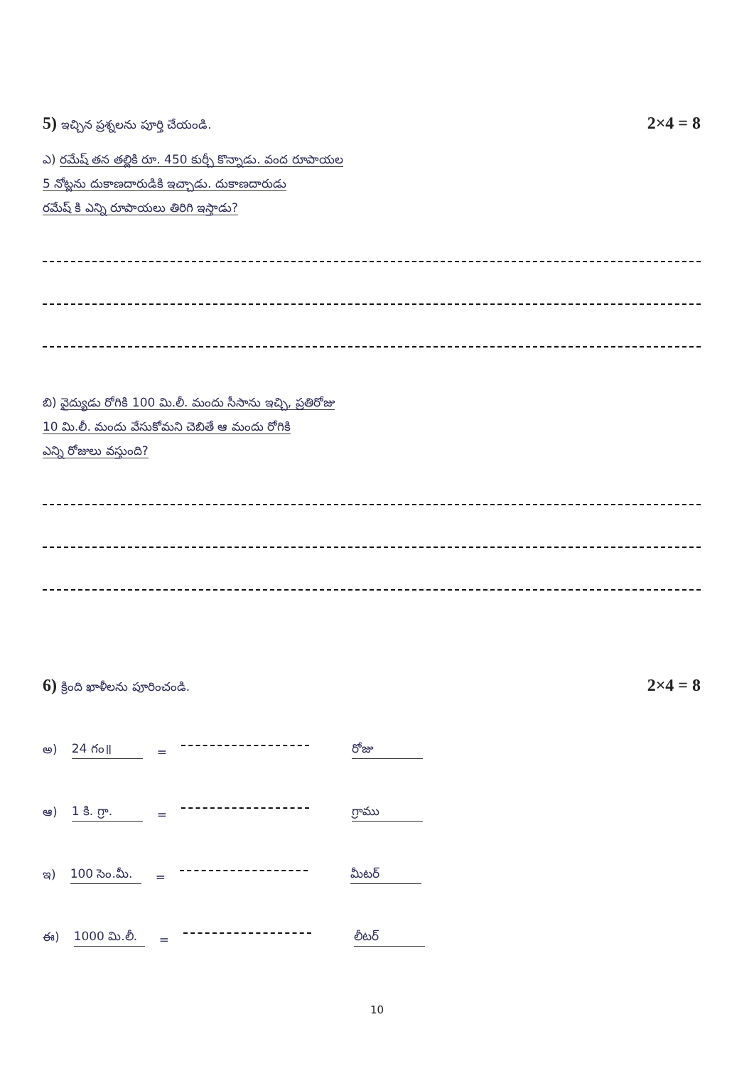5) ఇచ్చిన ప్రశ్నలను పూర్తి చేయండి. 2×4 = 8
ఎ) రమేష్ తన తల్లికి రూ. 450 కుర్చీ కొన్నాడు. వంద రూపాయల
5 నోట్లను దుకాణదారుడికి ఇచ్చాడు. దుకాణదారుడు
రమేష్ కి ఎన్ని రూపాయలు తిరిగి ఇస్తాడు?
బి) వైద్యుడు రోగికి 100 మి.లీ. మందు సీసాను ఇచ్చి, ప్రతిరోజు
10 మి.లీ. మందు వేసుకోమని చెబితే ఆ మందు రోగికి
ఎన్ని రోజులు వస్తుంది?
6) క్రింది ఖాళీలను పూరించండి. 2×4 = 8
అ) 24 గం॥ = రోజు
ఆ) 1 కి. గ్రా. = గ్రాము
ఇ) 100 సెం.మీ. = మీటర్
ఈ) 1000 మి.లీ. = లీటర్
10